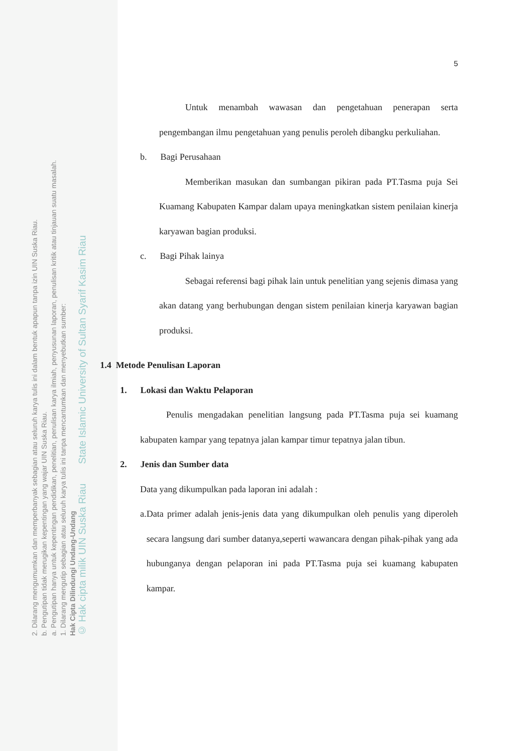2. Dilarang mengumumkan dan memperbanyak sebagian atau seluruh karya tulis ini dalam bentuk apapun tanpa izin UIN Suska Riau.
b. Pengutipan tidak merugikan kepentingan yang wajar UIN Suska Riau.
a. Pengutipan hanya untuk kepentingan pendidikan, penelitian, penulisan karya ilmiah, penyusunan laporan, penulisan kritik atau tinjauan suatu masalah.
1. Dilarang mengutip sebagian atau seluruh karya tulis ini tanpa mencantumkan dan menyebutkan sumber:
Hak Cipta Dilindungi Undang-Undang
© Hak cipta milik UIN Suska Riau State Islamic University of Sultan Syarif Kasim Riau
5
Untuk menambah wawasan dan pengetahuan penerapan serta pengembangan ilmu pengetahuan yang penulis peroleh dibangku perkuliahan.
b. Bagi Perusahaan
Memberikan masukan dan sumbangan pikiran pada PT.Tasma puja Sei Kuamang Kabupaten Kampar dalam upaya meningkatkan sistem penilaian kinerja karyawan bagian produksi.
c. Bagi Pihak lainya
Sebagai referensi bagi pihak lain untuk penelitian yang sejenis dimasa yang akan datang yang berhubungan dengan sistem penilaian kinerja karyawan bagian produksi.
1.4 Metode Penulisan Laporan
1. Lokasi dan Waktu Pelaporan
Penulis mengadakan penelitian langsung pada PT.Tasma puja sei kuamang kabupaten kampar yang tepatnya jalan kampar timur tepatnya jalan tibun.
2. Jenis dan Sumber data
Data yang dikumpulkan pada laporan ini adalah :
a. Data primer adalah jenis-jenis data yang dikumpulkan oleh penulis yang diperoleh secara langsung dari sumber datanya,seperti wawancara dengan pihak-pihak yang ada hubunganya dengan pelaporan ini pada PT.Tasma puja sei kuamang kabupaten kampar.